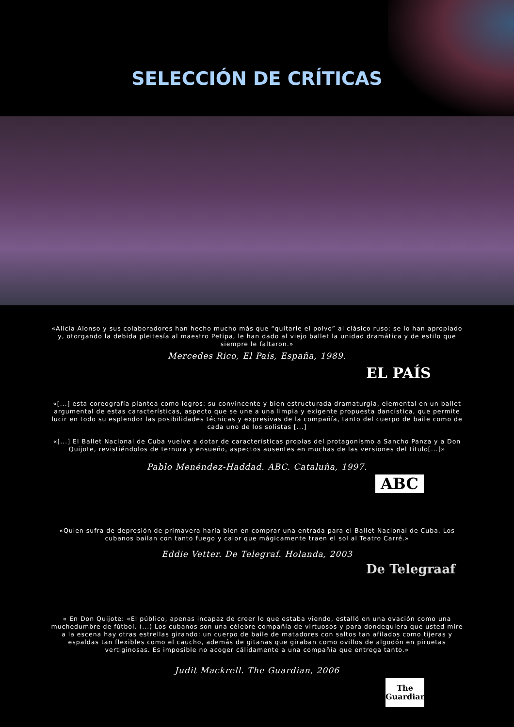SELECCIÓN DE CRÍTICAS
«Alicia Alonso y sus colaboradores han hecho mucho más que “quitarle el polvo” al clásico ruso: se lo han apropiado y, otorgando la debida pleitesía al maestro Petipa, le han dado al viejo ballet la unidad dramática y de estilo que siempre le faltaron.»
Mercedes Rico, El País, España, 1989.
EL PAÍS
«[...] esta coreografía plantea como logros: su convincente y bien estructurada dramaturgia, elemental en un ballet argumental de estas características, aspecto que se une a una limpia y exigente propuesta dancística, que permite lucir en todo su esplendor las posibilidades técnicas y expresivas de la compañía, tanto del cuerpo de baile como de cada uno de los solistas [...]
«[...] El Ballet Nacional de Cuba vuelve a dotar de características propias del protagonismo a Sancho Panza y a Don Quijote, revistiéndolos de ternura y ensueño, aspectos ausentes en muchas de las versiones del título[...]»
Pablo Menéndez-Haddad. ABC. Cataluña, 1997.
ABC
«Quien sufra de depresión de primavera haría bien en comprar una entrada para el Ballet Nacional de Cuba. Los cubanos bailan con tanto fuego y calor que mágicamente traen el sol al Teatro Carré.»
Eddie Vetter. De Telegraf. Holanda, 2003
De Telegraaf
« En Don Quijote: «El público, apenas incapaz de creer lo que estaba viendo, estalló en una ovación como una muchedumbre de fútbol. (...) Los cubanos son una célebre compañía de virtuosos y para dondequiera que usted mire a la escena hay otras estrellas girando: un cuerpo de baile de matadores con saltos tan afilados como tijeras y espaldas tan flexibles como el caucho, además de gitanas que giraban como ovillos de algodón en piruetas vertiginosas. Es imposible no acoger cálidamente a una compañía que entrega tanto.»
Judit Mackrell. The Guardian, 2006
The
Guardian